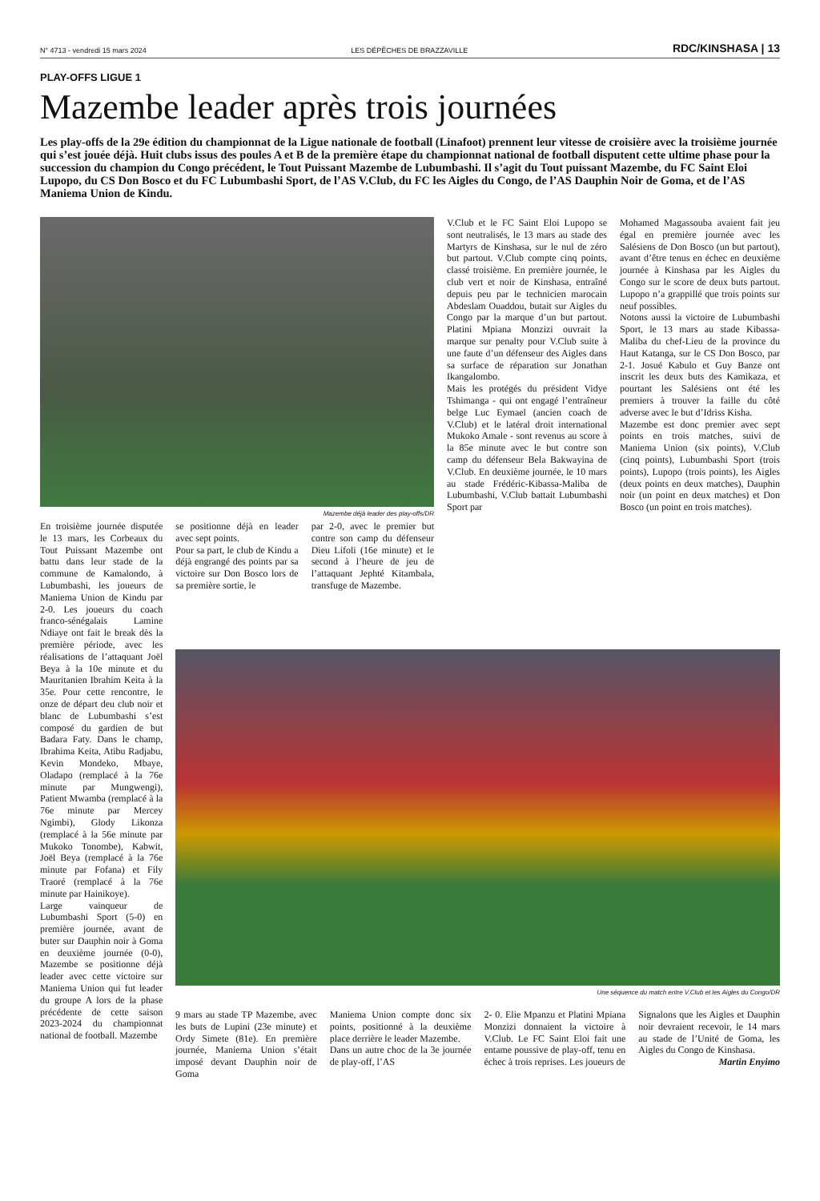N° 4713 - vendredi 15 mars 2024 LES DÉPÊCHES DE BRAZZAVILLE RDC/KINSHASA | 13
PLAY-OFFS LIGUE 1
Mazembe leader après trois journées
Les play-offs de la 29e édition du championnat de la Ligue nationale de football (Linafoot) prennent leur vitesse de croisière avec la troisième journée qui s’est jouée déjà. Huit clubs issus des poules A et B de la première étape du championnat national de football disputent cette ultime phase pour la succession du champion du Congo précédent, le Tout Puissant Mazembe de Lubumbashi. Il s’agit du Tout puissant Mazembe, du FC Saint Eloi Lupopo, du CS Don Bosco et du FC Lubumbashi Sport, de l’AS V.Club, du FC les Aigles du Congo, de l’AS Dauphin Noir de Goma, et de l’AS Maniema Union de Kindu.
Mazembe déjà leader des play-offs/DR
En troisième journée disputée le 13 mars, les Corbeaux du Tout Puissant Mazembe ont battu dans leur stade de la commune de Kamalondo, à Lubumbashi, les joueurs de Maniema Union de Kindu par 2-0. Les joueurs du coach franco-sénégalais Lamine Ndiaye ont fait le break dès la première période, avec les réalisations de l’attaquant Joël Beya à la 10e minute et du Mauritanien Ibrahim Keita à la 35e. Pour cette rencontre, le onze de départ deu club noir et blanc de Lubumbashi s’est composé du gardien de but Badara Faty. Dans le champ, Ibrahima Keita, Atibu Radjabu, Kevin Mondeko, Mbaye, Oladapo (remplacé à la 76e minute par Mungwengi), Patient Mwamba (remplacé à la 76e minute par Mercey Ngimbi), Glody Likonza (remplacé à la 56e minute par Mukoko Tonombe), Kabwit, Joël Beya (remplacé à la 76e minute par Fofana) et Fily Traoré (remplacé à la 76e minute par Hainikoye).
Large vainqueur de Lubumbashi Sport (5-0) en première journée, avant de buter sur Dauphin noir à Goma en deuxième journée (0-0), Mazembe se positionne déjà leader avec cette victoire sur Maniema Union qui fut leader du groupe A lors de la phase précédente de cette saison 2023-2024 du championnat national de football. Mazembe
se positionne déjà en leader avec sept points.
Pour sa part, le club de Kindu a déjà engrangé des points par sa victoire sur Don Bosco lors de sa première sortie, le
par 2-0, avec le premier but contre son camp du défenseur Dieu Lifoli (16e minute) et le second à l’heure de jeu de l’attaquant Jephté Kitambala, transfuge de Mazembe.
V.Club et le FC Saint Eloi Lupopo se sont neutralisés, le 13 mars au stade des Martyrs de Kinshasa, sur le nul de zéro but partout. V.Club compte cinq points, classé troisième. En première journée, le club vert et noir de Kinshasa, entraîné depuis peu par le technicien marocain Abdeslam Ouaddou, butait sur Aigles du Congo par la marque d’un but partout. Platini Mpiana Monzizi ouvrait la marque sur penalty pour V.Club suite à une faute d’un défenseur des Aigles dans sa surface de réparation sur Jonathan Ikangalombo.
Mais les protégés du président Vidye Tshimanga - qui ont engagé l’entraîneur belge Luc Eymael (ancien coach de V.Club) et le latéral droit international Mukoko Amale - sont revenus au score à la 85e minute avec le but contre son camp du défenseur Bela Bakwayina de V.Club. En deuxième journée, le 10 mars au stade Frédéric-Kibassa-Maliba de Lubumbashi, V.Club battait Lubumbashi Sport par
Mohamed Magassouba avaient fait jeu égal en première journée avec les Salésiens de Don Bosco (un but partout), avant d’être tenus en échec en deuxième journée à Kinshasa par les Aigles du Congo sur le score de deux buts partout. Lupopo n’a grappillé que trois points sur neuf possibles.
Notons aussi la victoire de Lubumbashi Sport, le 13 mars au stade Kibassa-Maliba du chef-Lieu de la province du Haut Katanga, sur le CS Don Bosco, par 2-1. Josué Kabulo et Guy Banze ont inscrit les deux buts des Kamikaza, et pourtant les Salésiens ont été les premiers à trouver la faille du côté adverse avec le but d’Idriss Kisha.
Mazembe est donc premier avec sept points en trois matches, suivi de Maniema Union (six points), V.Club (cinq points), Lubumbashi Sport (trois points), Lupopo (trois points), les Aigles (deux points en deux matches), Dauphin noir (un point en deux matches) et Don Bosco (un point en trois matches).
Une séquence du match entre V.Club et les Aigles du Congo/DR
9 mars au stade TP Mazembe, avec les buts de Lupini (23e minute) et Ordy Simete (81e). En première journée, Maniema Union s’était imposé devant Dauphin noir de Goma
Maniema Union compte donc six points, positionné à la deuxième place derrière le leader Mazembe.
Dans un autre choc de la 3e journée de play-off, l’AS
2- 0. Elie Mpanzu et Platini Mpiana Monzizi donnaient la victoire à V.Club. Le FC Saint Eloi fait une entame poussive de play-off, tenu en échec à trois reprises. Les joueurs de
Signalons que les Aigles et Dauphin noir devraient recevoir, le 14 mars au stade de l’Unité de Goma, les Aigles du Congo de Kinshasa.
Martin Enyimo